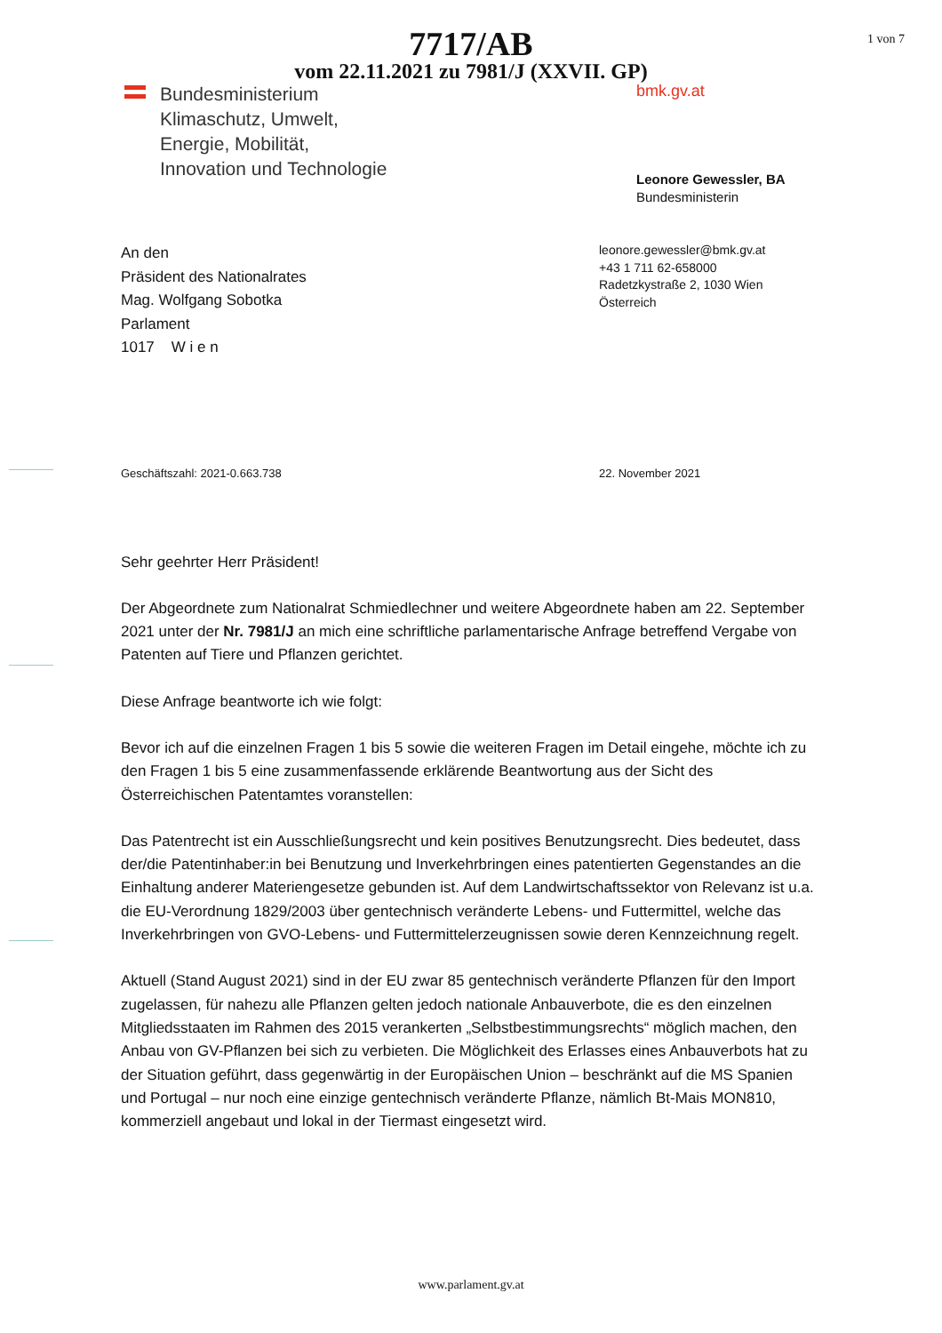1 von 7
7717/AB
vom 22.11.2021 zu 7981/J (XXVII. GP)
Bundesministerium
Klimaschutz, Umwelt,
Energie, Mobilität,
Innovation und Technologie
bmk.gv.at
Leonore Gewessler, BA
Bundesministerin
An den
Präsident des Nationalrates
Mag. Wolfgang Sobotka
Parlament
1017 W i e n
leonore.gewessler@bmk.gv.at
+43 1 711 62-658000
Radetzkystraße 2, 1030 Wien
Österreich
Geschäftszahl: 2021-0.663.738 22. November 2021
Sehr geehrter Herr Präsident!
Der Abgeordnete zum Nationalrat Schmiedlechner und weitere Abgeordnete haben am 22. September 2021 unter der Nr. 7981/J an mich eine schriftliche parlamentarische Anfrage betreffend Vergabe von Patenten auf Tiere und Pflanzen gerichtet.
Diese Anfrage beantworte ich wie folgt:
Bevor ich auf die einzelnen Fragen 1 bis 5 sowie die weiteren Fragen im Detail eingehe, möchte ich zu den Fragen 1 bis 5 eine zusammenfassende erklärende Beantwortung aus der Sicht des Österreichischen Patentamtes voranstellen:
Das Patentrecht ist ein Ausschließungsrecht und kein positives Benutzungsrecht. Dies bedeutet, dass der/die Patentinhaber:in bei Benutzung und Inverkehrbringen eines patentierten Gegenstandes an die Einhaltung anderer Materiengesetze gebunden ist. Auf dem Landwirtschaftssektor von Relevanz ist u.a. die EU-Verordnung 1829/2003 über gentechnisch veränderte Lebens- und Futtermittel, welche das Inverkehrbringen von GVO-Lebens- und Futtermittelerzeugnissen sowie deren Kennzeichnung regelt.
Aktuell (Stand August 2021) sind in der EU zwar 85 gentechnisch veränderte Pflanzen für den Import zugelassen, für nahezu alle Pflanzen gelten jedoch nationale Anbauverbote, die es den einzelnen Mitgliedsstaaten im Rahmen des 2015 verankerten „Selbstbestimmungsrechts“ möglich machen, den Anbau von GV-Pflanzen bei sich zu verbieten. Die Möglichkeit des Erlasses eines Anbauverbots hat zu der Situation geführt, dass gegenwärtig in der Europäischen Union – beschränkt auf die MS Spanien und Portugal – nur noch eine einzige gentechnisch veränderte Pflanze, nämlich Bt-Mais MON810, kommerziell angebaut und lokal in der Tiermast eingesetzt wird.
www.parlament.gv.at